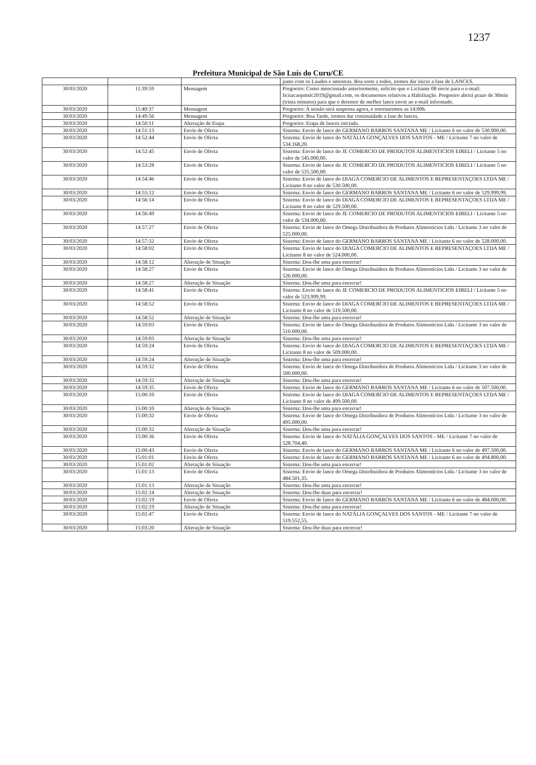1237
Prefeitura Municipal de São Luís do Curu/CE
| | | | junto com os Laudos e amostras. Boa sorte a todos, iremos dar inicio a fase de LANCES. |
| 30/03/2020 | 11:39:59 | Mensagem | Pregoeiro: Como mencionado anteriormente, solicito que o Licitante 08 envie para o e-mail: licitacaopmslc2019@gmail.com, os documentos relativos a Habilitação. Pregoeiro abrirá prazo de 30min (trinta minutos) para que o detentor de melhor lance envie ao e-mail informado. |
| 30/03/2020 | 11:40:37 | Mensagem | Pregoeiro: A sessão será suspensa agora, e retornaremos as 14:00h. |
| 30/03/2020 | 14:49:56 | Mensagem | Pregoeiro: Boa Tarde, iremos dar continuidade a fase de lances. |
| 30/03/2020 | 14:50:11 | Alteração de Etapa | Pregoeiro: Etapa de lances iniciada. |
| 30/03/2020 | 14:51:13 | Envio de Oferta | Sistema: Envio de lance do GERMANO BARROS SANTANA ME / Licitante 6 no valor de 530.900,00. |
| 30/03/2020 | 14:52:44 | Envio de Oferta | Sistema: Envio de lance do NATÁLIA GONÇALVES DOS SANTOS - ME / Licitante 7 no valor de 534.168,20. |
| 30/03/2020 | 14:52:45 | Envio de Oferta | Sistema: Envio de lance do JE COMERCIO DE PRODUTOS ALIMENTICIOS EIRELI / Licitante 5 no valor de 545.000,00. |
| 30/03/2020 | 14:53:28 | Envio de Oferta | Sistema: Envio de lance do JE COMERCIO DE PRODUTOS ALIMENTICIOS EIRELI / Licitante 5 no valor de 535.500,00. |
| 30/03/2020 | 14:54:46 | Envio de Oferta | Sistema: Envio de lance do DIAGA COMERCIO DE ALIMENTOS E REPRESENTAÇOES LTDA ME / Licitante 8 no valor de 530.500,00. |
| 30/03/2020 | 14:55:12 | Envio de Oferta | Sistema: Envio de lance do GERMANO BARROS SANTANA ME / Licitante 6 no valor de 529.999,99. |
| 30/03/2020 | 14:56:14 | Envio de Oferta | Sistema: Envio de lance do DIAGA COMERCIO DE ALIMENTOS E REPRESENTAÇOES LTDA ME / Licitante 8 no valor de 529.500,00. |
| 30/03/2020 | 14:56:49 | Envio de Oferta | Sistema: Envio de lance do JE COMERCIO DE PRODUTOS ALIMENTICIOS EIRELI / Licitante 5 no valor de 534.000,00. |
| 30/03/2020 | 14:57:27 | Envio de Oferta | Sistema: Envio de lance do Omega Distribuidora de Produtos Alimentícios Ltda / Licitante 3 no valor de 525.000,00. |
| 30/03/2020 | 14:57:32 | Envio de Oferta | Sistema: Envio de lance do GERMANO BARROS SANTANA ME / Licitante 6 no valor de 528.000,00. |
| 30/03/2020 | 14:58:02 | Envio de Oferta | Sistema: Envio de lance do DIAGA COMERCIO DE ALIMENTOS E REPRESENTAÇOES LTDA ME / Licitante 8 no valor de 524.000,00. |
| 30/03/2020 | 14:58:12 | Alteração de Situação | Sistema: Dou-lhe uma para encerrar! |
| 30/03/2020 | 14:58:27 | Envio de Oferta | Sistema: Envio de lance do Omega Distribuidora de Produtos Alimentícios Ltda / Licitante 3 no valor de 520.000,00. |
| 30/03/2020 | 14:58:27 | Alteração de Situação | Sistema: Dou-lhe uma para encerrar! |
| 30/03/2020 | 14:58:41 | Envio de Oferta | Sistema: Envio de lance do JE COMERCIO DE PRODUTOS ALIMENTICIOS EIRELI / Licitante 5 no valor de 523.999,99. |
| 30/03/2020 | 14:58:52 | Envio de Oferta | Sistema: Envio de lance do DIAGA COMERCIO DE ALIMENTOS E REPRESENTAÇOES LTDA ME / Licitante 8 no valor de 519.500,00. |
| 30/03/2020 | 14:58:52 | Alteração de Situação | Sistema: Dou-lhe uma para encerrar! |
| 30/03/2020 | 14:59:03 | Envio de Oferta | Sistema: Envio de lance do Omega Distribuidora de Produtos Alimentícios Ltda / Licitante 3 no valor de 510.000,00. |
| 30/03/2020 | 14:59:03 | Alteração de Situação | Sistema: Dou-lhe uma para encerrar! |
| 30/03/2020 | 14:59:24 | Envio de Oferta | Sistema: Envio de lance do DIAGA COMERCIO DE ALIMENTOS E REPRESENTAÇOES LTDA ME / Licitante 8 no valor de 509.000,00. |
| 30/03/2020 | 14:59:24 | Alteração de Situação | Sistema: Dou-lhe uma para encerrar! |
| 30/03/2020 | 14:59:32 | Envio de Oferta | Sistema: Envio de lance do Omega Distribuidora de Produtos Alimentícios Ltda / Licitante 3 no valor de 500.000,00. |
| 30/03/2020 | 14:59:32 | Alteração de Situação | Sistema: Dou-lhe uma para encerrar! |
| 30/03/2020 | 14:59:35 | Envio de Oferta | Sistema: Envio de lance do GERMANO BARROS SANTANA ME / Licitante 6 no valor de 507.500,00. |
| 30/03/2020 | 15:00:10 | Envio de Oferta | Sistema: Envio de lance do DIAGA COMERCIO DE ALIMENTOS E REPRESENTAÇOES LTDA ME / Licitante 8 no valor de 499.500,00. |
| 30/03/2020 | 15:00:10 | Alteração de Situação | Sistema: Dou-lhe uma para encerrar! |
| 30/03/2020 | 15:00:32 | Envio de Oferta | Sistema: Envio de lance do Omega Distribuidora de Produtos Alimentícios Ltda / Licitante 3 no valor de 495.000,00. |
| 30/03/2020 | 15:00:32 | Alteração de Situação | Sistema: Dou-lhe uma para encerrar! |
| 30/03/2020 | 15:00:36 | Envio de Oferta | Sistema: Envio de lance do NATÁLIA GONÇALVES DOS SANTOS - ME / Licitante 7 no valor de 528.704,40. |
| 30/03/2020 | 15:00:43 | Envio de Oferta | Sistema: Envio de lance do GERMANO BARROS SANTANA ME / Licitante 6 no valor de 497.500,00. |
| 30/03/2020 | 15:01:01 | Envio de Oferta | Sistema: Envio de lance do GERMANO BARROS SANTANA ME / Licitante 6 no valor de 494.800,00. |
| 30/03/2020 | 15:01:02 | Alteração de Situação | Sistema: Dou-lhe uma para encerrar! |
| 30/03/2020 | 15:01:13 | Envio de Oferta | Sistema: Envio de lance do Omega Distribuidora de Produtos Alimentícios Ltda / Licitante 3 no valor de 484.501,35. |
| 30/03/2020 | 15:01:13 | Alteração de Situação | Sistema: Dou-lhe uma para encerrar! |
| 30/03/2020 | 15:02:14 | Alteração de Situação | Sistema: Dou-lhe duas para encerrar! |
| 30/03/2020 | 15:02:19 | Envio de Oferta | Sistema: Envio de lance do GERMANO BARROS SANTANA ME / Licitante 6 no valor de 484.000,00. |
| 30/03/2020 | 15:02:19 | Alteração de Situação | Sistema: Dou-lhe uma para encerrar! |
| 30/03/2020 | 15:02:47 | Envio de Oferta | Sistema: Envio de lance do NATÁLIA GONÇALVES DOS SANTOS - ME / Licitante 7 no valor de 519.552,55. |
| 30/03/2020 | 15:03:20 | Alteração de Situação | Sistema: Dou-lhe duas para encerrar! |